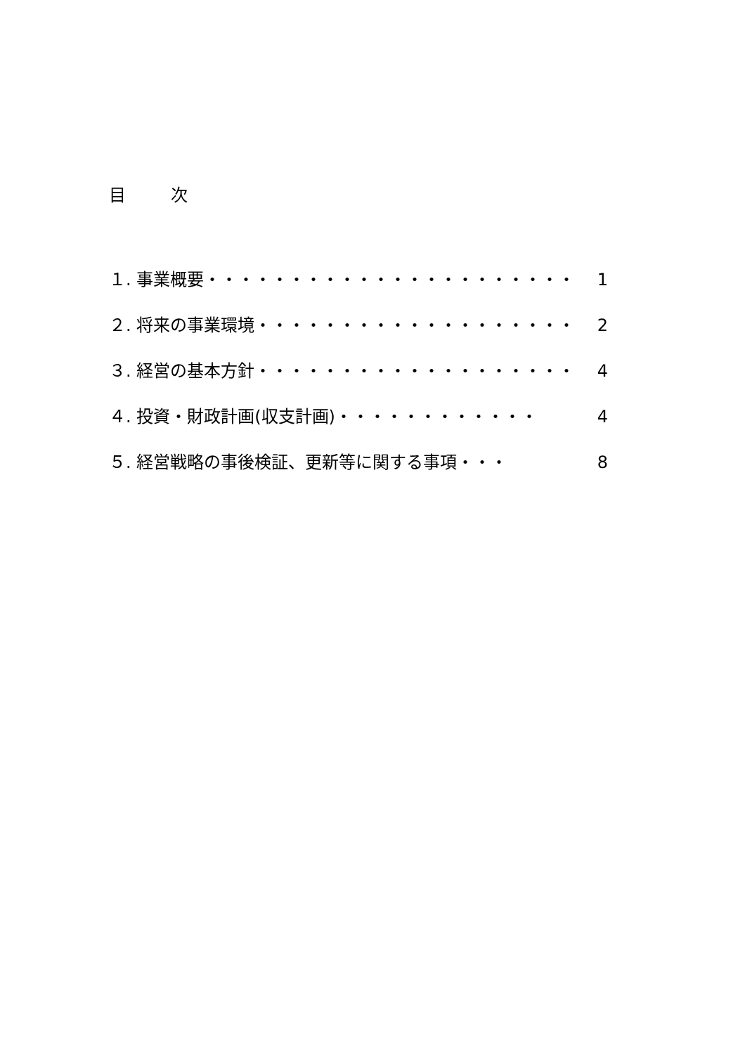目 次
１. 事業概要・・・・・・・・・・・・・・・・・・・・・・ 1
２. 将来の事業環境・・・・・・・・・・・・・・・・・・・ 2
３. 経営の基本方針・・・・・・・・・・・・・・・・・・・ 4
４. 投資・財政計画(収支計画)・・・・・・・・・・・・ 4
５. 経営戦略の事後検証、更新等に関する事項・・・ 8